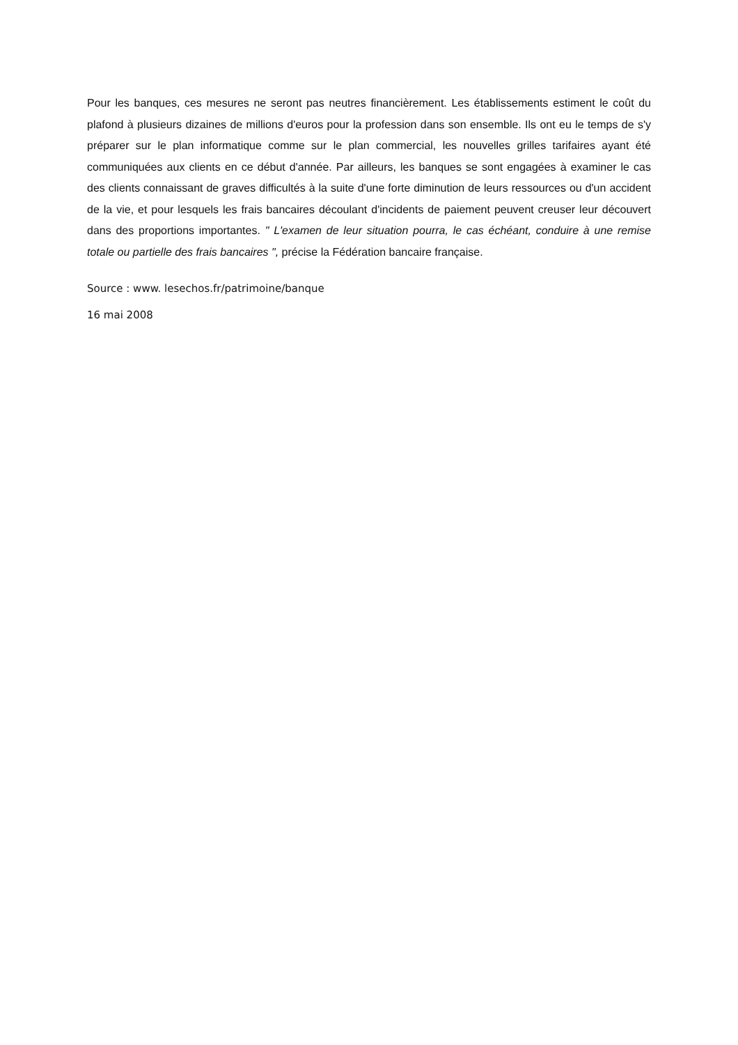Pour les banques, ces mesures ne seront pas neutres financièrement. Les établissements estiment le coût du plafond à plusieurs dizaines de millions d'euros pour la profession dans son ensemble. Ils ont eu le temps de s'y préparer sur le plan informatique comme sur le plan commercial, les nouvelles grilles tarifaires ayant été communiquées aux clients en ce début d'année. Par ailleurs, les banques se sont engagées à examiner le cas des clients connaissant de graves difficultés à la suite d'une forte diminution de leurs ressources ou d'un accident de la vie, et pour lesquels les frais bancaires découlant d'incidents de paiement peuvent creuser leur découvert dans des proportions importantes. " L'examen de leur situation pourra, le cas échéant, conduire à une remise totale ou partielle des frais bancaires ", précise la Fédération bancaire française.
Source : www. lesechos.fr/patrimoine/banque
16 mai 2008